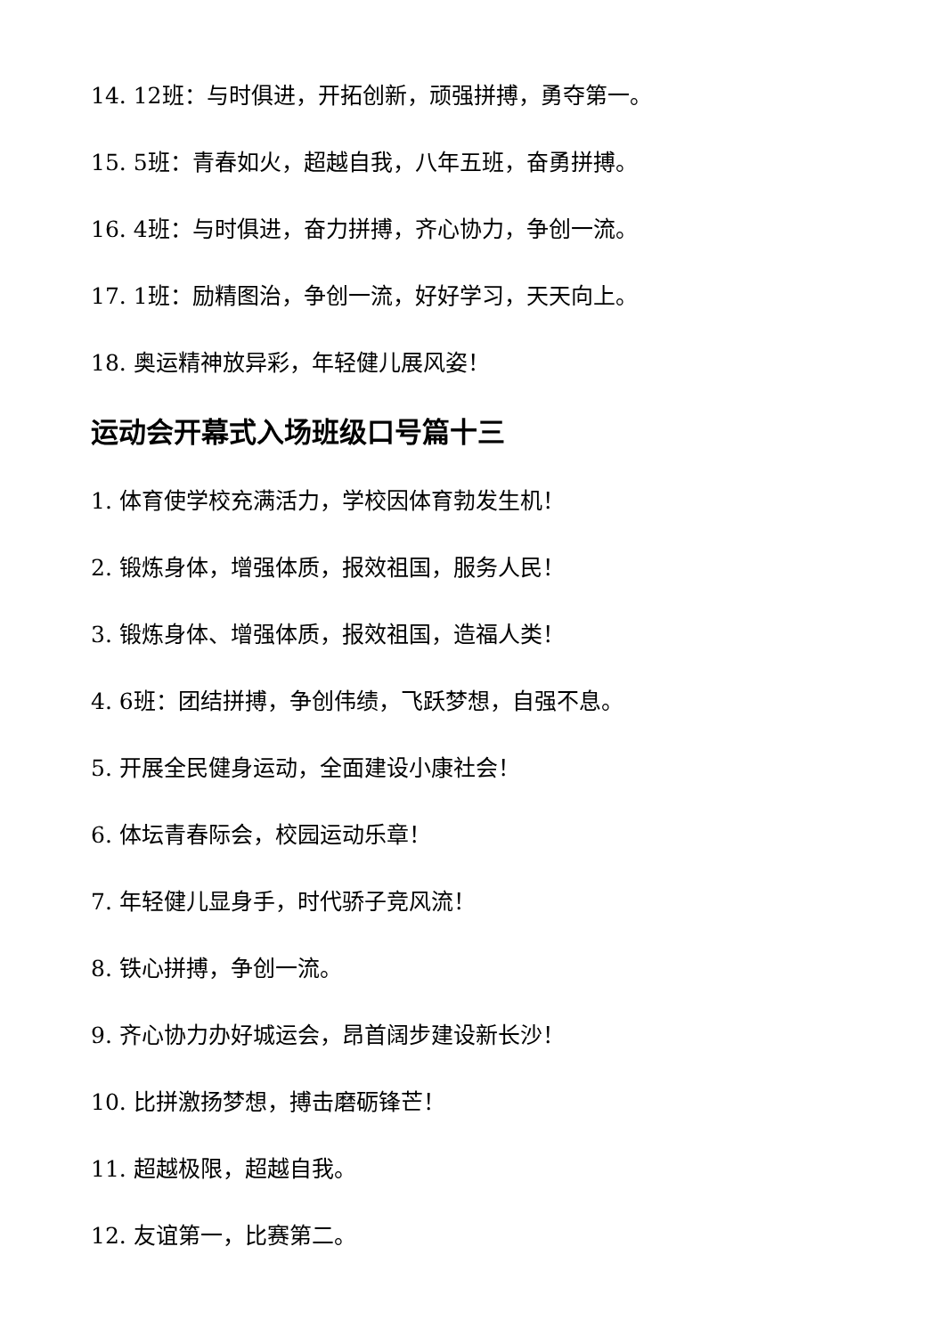14. 12班：与时俱进，开拓创新，顽强拼搏，勇夺第一。
15. 5班：青春如火，超越自我，八年五班，奋勇拼搏。
16. 4班：与时俱进，奋力拼搏，齐心协力，争创一流。
17. 1班：励精图治，争创一流，好好学习，天天向上。
18. 奥运精神放异彩，年轻健儿展风姿！
运动会开幕式入场班级口号篇十三
1. 体育使学校充满活力，学校因体育勃发生机！
2. 锻炼身体，增强体质，报效祖国，服务人民！
3. 锻炼身体、增强体质，报效祖国，造福人类！
4. 6班：团结拼搏，争创伟绩，飞跃梦想，自强不息。
5. 开展全民健身运动，全面建设小康社会！
6. 体坛青春际会，校园运动乐章！
7. 年轻健儿显身手，时代骄子竞风流！
8. 铁心拼搏，争创一流。
9. 齐心协力办好城运会，昂首阔步建设新长沙！
10. 比拼激扬梦想，搏击磨砺锋芒！
11. 超越极限，超越自我。
12. 友谊第一，比赛第二。